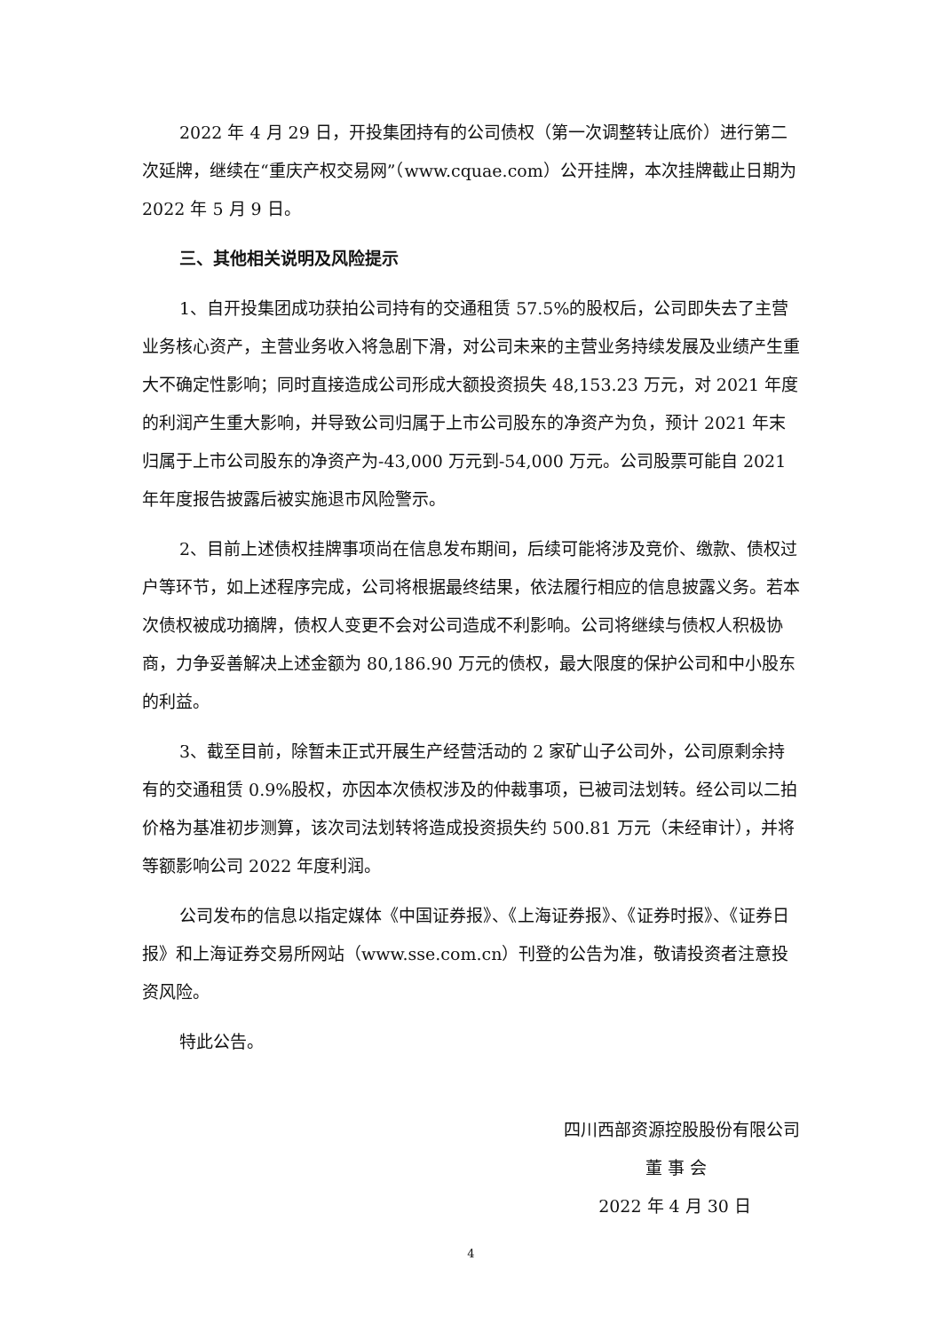2022 年 4 月 29 日，开投集团持有的公司债权（第一次调整转让底价）进行第二次延牌，继续在“重庆产权交易网”（www.cquae.com）公开挂牌，本次挂牌截止日期为 2022 年 5 月 9 日。
三、其他相关说明及风险提示
1、自开投集团成功获拍公司持有的交通租赁 57.5%的股权后，公司即失去了主营业务核心资产，主营业务收入将急剧下滑，对公司未来的主营业务持续发展及业绩产生重大不确定性影响；同时直接造成公司形成大额投资损失 48,153.23 万元，对 2021 年度的利润产生重大影响，并导致公司归属于上市公司股东的净资产为负，预计 2021 年末归属于上市公司股东的净资产为-43,000 万元到-54,000 万元。公司股票可能自 2021 年年度报告披露后被实施退市风险警示。
2、目前上述债权挂牌事项尚在信息发布期间，后续可能将涉及竞价、缴款、债权过户等环节，如上述程序完成，公司将根据最终结果，依法履行相应的信息披露义务。若本次债权被成功摘牌，债权人变更不会对公司造成不利影响。公司将继续与债权人积极协商，力争妥善解决上述金额为 80,186.90 万元的债权，最大限度的保护公司和中小股东的利益。
3、截至目前，除暂未正式开展生产经营活动的 2 家矿山子公司外，公司原剩余持有的交通租赁 0.9%股权，亦因本次债权涉及的仲裁事项，已被司法划转。经公司以二拍价格为基准初步测算，该次司法划转将造成投资损失约 500.81 万元（未经审计），并将等额影响公司 2022 年度利润。
公司发布的信息以指定媒体《中国证券报》、《上海证券报》、《证券时报》、《证券日报》和上海证券交易所网站（www.sse.com.cn）刊登的公告为准，敬请投资者注意投资风险。
特此公告。
四川西部资源控股股份有限公司
董 事 会
2022 年 4 月 30 日
4